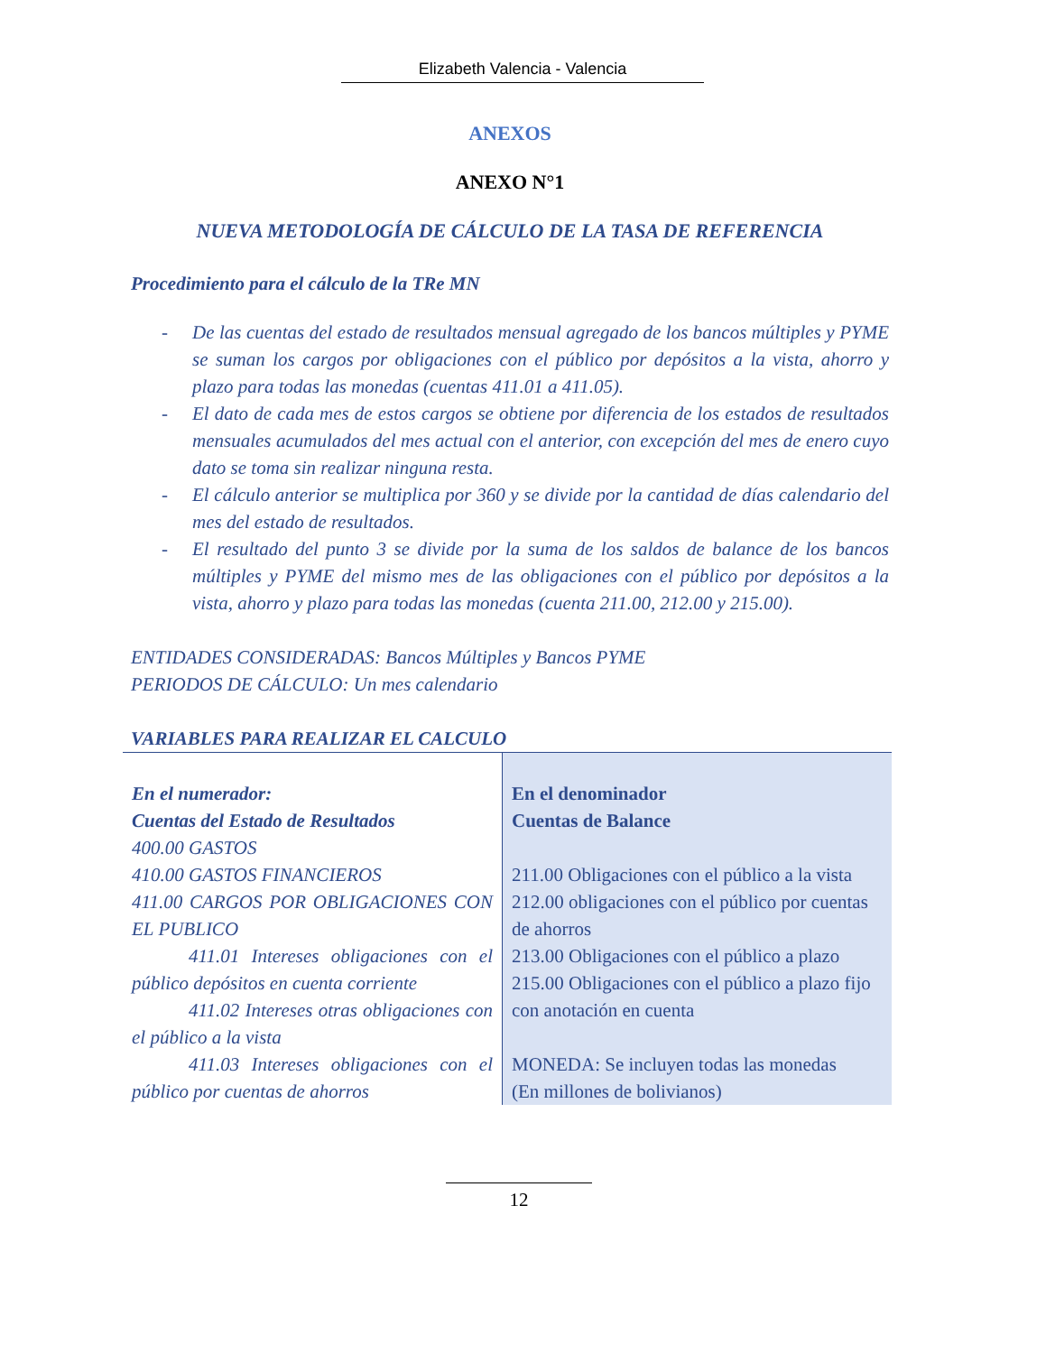Elizabeth Valencia - Valencia
ANEXOS
ANEXO N°1
NUEVA METODOLOGÍA DE CÁLCULO DE LA TASA DE REFERENCIA
Procedimiento para el cálculo de la TRe MN
- De las cuentas del estado de resultados mensual agregado de los bancos múltiples y PYME se suman los cargos por obligaciones con el público por depósitos a la vista, ahorro y plazo para todas las monedas (cuentas 411.01 a 411.05).
- El dato de cada mes de estos cargos se obtiene por diferencia de los estados de resultados mensuales acumulados del mes actual con el anterior, con excepción del mes de enero cuyo dato se toma sin realizar ninguna resta.
- El cálculo anterior se multiplica por 360 y se divide por la cantidad de días calendario del mes del estado de resultados.
- El resultado del punto 3 se divide por la suma de los saldos de balance de los bancos múltiples y PYME del mismo mes de las obligaciones con el público por depósitos a la vista, ahorro y plazo para todas las monedas (cuenta 211.00, 212.00 y 215.00).
ENTIDADES CONSIDERADAS: Bancos Múltiples y Bancos PYME
PERIODOS DE CÁLCULO: Un mes calendario
VARIABLES PARA REALIZAR EL CALCULO
| En el numerador: Cuentas del Estado de Resultados 400.00 GASTOS 410.00 GASTOS FINANCIEROS 411.00 CARGOS POR OBLIGACIONES CON EL PUBLICO 411.01 Intereses obligaciones con el público depósitos en cuenta corriente 411.02 Intereses otras obligaciones con el público a la vista 411.03 Intereses obligaciones con el público por cuentas de ahorros | En el denominador Cuentas de Balance 211.00 Obligaciones con el público a la vista 212.00 obligaciones con el público por cuentas de ahorros 213.00 Obligaciones con el público a plazo 215.00 Obligaciones con el público a plazo fijo con anotación en cuenta MONEDA: Se incluyen todas las monedas (En millones de bolivianos) |
12